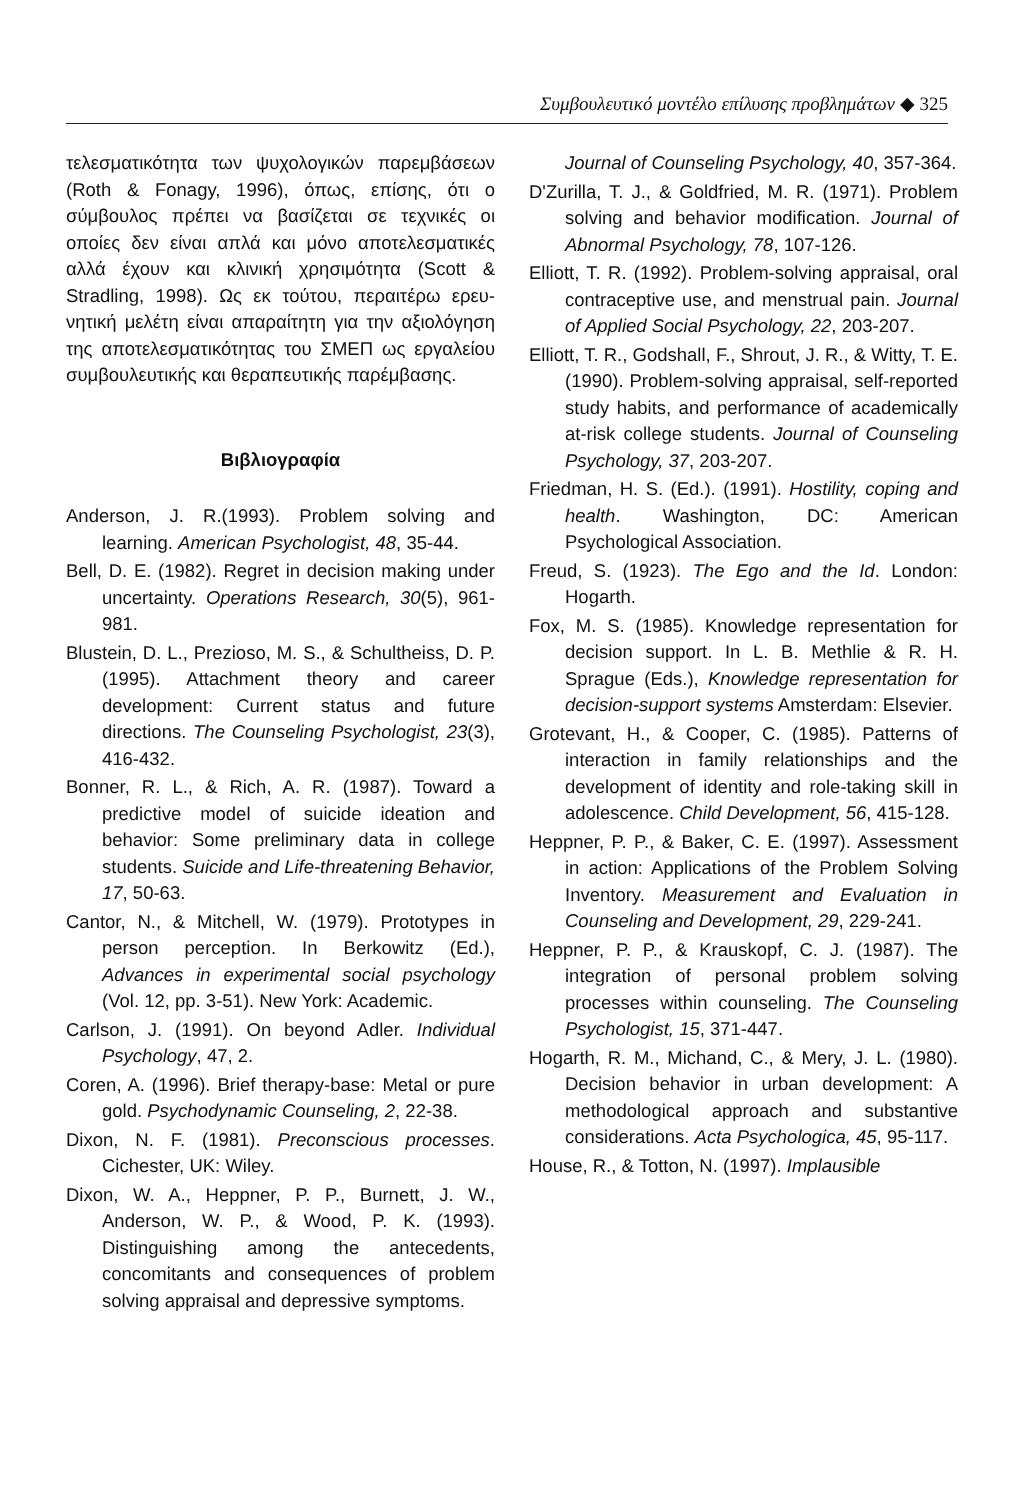Συμβουλευτικό μοντέλο επίλυσης προβλημάτων ◆ 325
τελεσματικότητα των ψυχολογικών παρεμβάσε­ων (Roth & Fonagy, 1996), όπως, επίσης, ότι ο σύμβουλος πρέπει να βασίζεται σε τεχνικές οι οποίες δεν είναι απλά και μόνο αποτελεσματικές αλλά έχουν και κλινική χρησιμότητα (Scott & Stradling, 1998). Ως εκ τούτου, περαιτέρω ερευ­νητική μελέτη είναι απαραίτητη για την αξιολό­γηση της αποτελεσματικότητας του ΣΜΕΠ ως εργαλείου συμβουλευτικής και θεραπευτικής παρέμβασης.
Βιβλιογραφία
Anderson, J. R.(1993). Problem solving and learning. American Psychologist, 48, 35-44.
Bell, D. E. (1982). Regret in decision making under uncertainty. Operations Research, 30(5), 961-981.
Blustein, D. L., Prezioso, M. S., & Schultheiss, D. P. (1995). Attachment theory and career development: Current status and future directions. The Counseling Psychologist, 23(3), 416-432.
Bonner, R. L., & Rich, A. R. (1987). Toward a predictive model of suicide ideation and behavior: Some preliminary data in college students. Suicide and Life-threatening Behavior, 17, 50-63.
Cantor, N., & Mitchell, W. (1979). Prototypes in person perception. In Berkowitz (Ed.), Advances in experimental social psychology (Vol. 12, pp. 3-51). New York: Academic.
Carlson, J. (1991). On beyond Adler. Individual Psychology, 47, 2.
Coren, A. (1996). Brief therapy-base: Metal or pure gold. Psychodynamic Counseling, 2, 22-38.
Dixon, N. F. (1981). Preconscious processes. Cichester, UK: Wiley.
Dixon, W. A., Heppner, P. P., Burnett, J. W., Anderson, W. P., & Wood, P. K. (1993). Distinguishing among the antecedents, concomitants and consequences of problem solving appraisal and depressive symptoms.
Journal of Counseling Psychology, 40, 357-364.
D'Zurilla, T. J., & Goldfried, M. R. (1971). Problem solving and behavior modification. Journal of Abnormal Psychology, 78, 107-126.
Elliott, T. R. (1992). Problem-solving appraisal, oral contraceptive use, and menstrual pain. Journal of Applied Social Psychology, 22, 203-207.
Elliott, T. R., Godshall, F., Shrout, J. R., & Witty, T. E. (1990). Problem-solving appraisal, self-reported study habits, and performance of academically at-risk college students. Journal of Counseling Psychology, 37, 203-207.
Friedman, H. S. (Ed.). (1991). Hostility, coping and health. Washington, DC: American Psychological Association.
Freud, S. (1923). The Ego and the Id. London: Hogarth.
Fox, M. S. (1985). Knowledge representation for decision support. In L. B. Methlie & R. H. Sprague (Eds.), Knowledge representation for decision-support systems Amsterdam: Elsevier.
Grotevant, H., & Cooper, C. (1985). Patterns of interaction in family relationships and the development of identity and role-taking skill in adolescence. Child Development, 56, 415-128.
Heppner, P. P., & Baker, C. E. (1997). Assessment in action: Applications of the Problem Solving Inventory. Measurement and Evaluation in Counseling and Development, 29, 229-241.
Heppner, P. P., & Krauskopf, C. J. (1987). The integration of personal problem solving processes within counseling. The Counseling Psychologist, 15, 371-447.
Hogarth, R. M., Michand, C., & Mery, J. L. (1980). Decision behavior in urban development: A methodological approach and substantive considerations. Acta Psychologica, 45, 95-117.
House, R., & Totton, N. (1997). Implausible